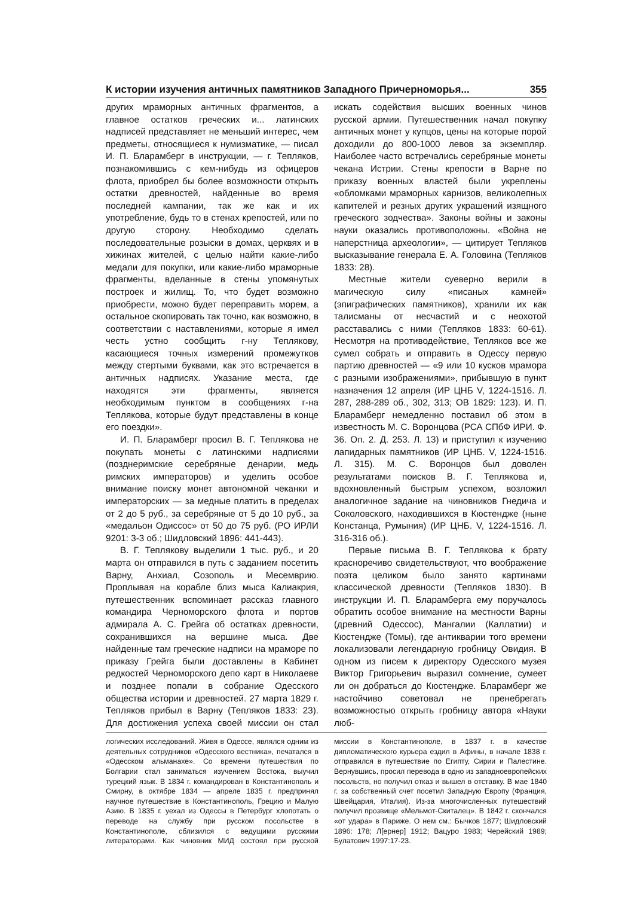К истории изучения античных памятников Западного Причерноморья... 355
других мраморных античных фрагментов, а главное остатков греческих и... латинских надписей представляет не меньший интерес, чем предметы, относящиеся к нумизматике, — писал И. П. Бларамберг в инструкции, — г. Тепляков, познакомившись с кем-нибудь из офицеров флота, приобрел бы более возможности открыть остатки древностей, найденные во время последней кампании, так же как и их употребление, будь то в стенах крепостей, или по другую сторону. Необходимо сделать последовательные розыски в домах, церквях и в хижинах жителей, с целью найти какие-либо медали для покупки, или какие-либо мраморные фрагменты, вделанные в стены упомянутых построек и жилищ. То, что будет возможно приобрести, можно будет переправить морем, а остальное скопировать так точно, как возможно, в соответствии с наставлениями, которые я имел честь устно сообщить г-ну Теплякову, касающиеся точных измерений промежутков между стертыми буквами, как это встречается в античных надписях. Указание места, где находятся эти фрагменты, является необходимым пунктом в сообщениях г-на Теплякова, которые будут представлены в конце его поездки».
И. П. Бларамберг просил В. Г. Теплякова не покупать монеты с латинскими надписями (позднеримские серебряные денарии, медь римских императоров) и уделить особое внимание поиску монет автономной чеканки и императорских — за медные платить в пределах от 2 до 5 руб., за серебряные от 5 до 10 руб., за «медальон Одиссос» от 50 до 75 руб. (РО ИРЛИ 9201: 3-3 об.; Шидловский 1896: 441-443).
В. Г. Теплякову выделили 1 тыс. руб., и 20 марта он отправился в путь с заданием посетить Варну, Анхиал, Созополь и Месемврию. Проплывая на корабле близ мыса Калиакрия, путешественник вспоминает рассказ главного командира Черноморского флота и портов адмирала А. С. Грейга об остатках древности, сохранившихся на вершине мыса. Две найденные там греческие надписи на мраморе по приказу Грейга были доставлены в Кабинет редкостей Черноморского депо карт в Николаеве и позднее попали в собрание Одесского общества истории и древностей. 27 марта 1829 г. Тепляков прибыл в Варну (Тепляков 1833: 23). Для достижения успеха своей миссии он стал искать содействия высших военных чинов русской армии. Путешественник начал покупку античных монет у купцов, цены на которые порой доходили до 800-1000 левов за экземпляр. Наиболее часто встречались серебряные монеты чекана Истрии. Стены крепости в Варне по приказу военных властей были укреплены «обломками мраморных карнизов, великолепных капителей и резных других украшений изящного греческого зодчества». Законы войны и законы науки оказались противоположны. «Война не наперстница археологии», — цитирует Тепляков высказывание генерала Е. А. Головина (Тепляков 1833: 28).
Местные жители суеверно верили в магическую силу «писаных камней» (эпиграфических памятников), хранили их как талисманы от несчастий и с неохотой расставались с ними (Тепляков 1833: 60-61). Несмотря на противодействие, Тепляков все же сумел собрать и отправить в Одессу первую партию древностей — «9 или 10 кусков мрамора с разными изображениями», прибывшую в пункт назначения 12 апреля (ИР ЦНБ V, 1224-1516. Л. 287, 288-289 об., 302, 313; ОВ 1829: 123). И. П. Бларамберг немедленно поставил об этом в известность М. С. Воронцова (РСА СПбФ ИРИ. Ф. 36. Оп. 2. Д. 253. Л. 13) и приступил к изучению лапидарных памятников (ИР ЦНБ. V, 1224-1516. Л. 315). М. С. Воронцов был доволен результатами поисков В. Г. Теплякова и, вдохновленный быстрым успехом, возложил аналогичное задание на чиновников Гнедича и Соколовского, находившихся в Кюстендже (ныне Констанца, Румыния) (ИР ЦНБ. V, 1224-1516. Л. 316-316 об.).
Первые письма В. Г. Теплякова к брату красноречиво свидетельствуют, что воображение поэта целиком было занято картинами классической древности (Тепляков 1830). В инструкции И. П. Бларамберга ему поручалось обратить особое внимание на местности Варны (древний Одессос), Мангалии (Каллатии) и Кюстендже (Томы), где антикварии того времени локализовали легендарную гробницу Овидия. В одном из писем к директору Одесского музея Виктор Григорьевич выразил сомнение, сумеет ли он добраться до Кюстендже. Бларамберг же настойчиво советовал не пренебрегать возможностью открыть гробницу автора «Науки люб-
логических исследований. Живя в Одессе, являлся одним из деятельных сотрудников «Одесского вестника», печатался в «Одесском альманахе». Со времени путешествия по Болгарии стал заниматься изучением Востока, выучил турецкий язык. В 1834 г. командирован в Константинополь и Смирну, в октябре 1834 — апреле 1835 г. предпринял научное путешествие в Константинополь, Грецию и Малую Азию. В 1835 г. уехал из Одессы в Петербург хлопотать о переводе на службу при русском посольстве в Константинополе, сблизился с ведущими русскими литераторами. Как чиновник МИД состоял при русской миссии в Константинополе, в 1837 г. в качестве дипломатического курьера ездил в Афины, в начале 1838 г. отправился в путешествие по Египту, Сирии и Палестине. Вернувшись, просил перевода в одно из западноевропейских посольств, но получил отказ и вышел в отставку. В мае 1840 г. за собственный счет посетил Западную Европу (Франция, Швейцария, Италия). Из-за многочисленных путешествий получил прозвище «Мельмот-Скиталец». В 1842 г. скончался «от удара» в Париже. О нем см.: Бычков 1877; Шидловский 1896: 178; Л[ернер] 1912; Вацуро 1983; Черейский 1989; Булатович 1997:17-23.